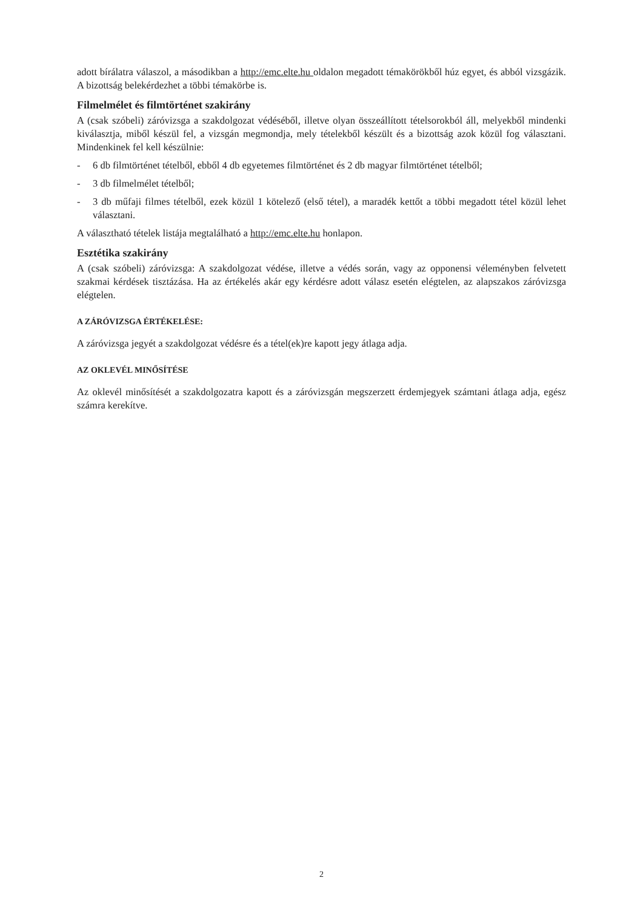adott bírálatra válaszol, a másodikban a http://emc.elte.hu oldalon megadott témakörökből húz egyet, és abból vizsgázik. A bizottság belekérdezhet a többi témakörbe is.
Filmelmélet és filmtörténet szakirány
A (csak szóbeli) záróvizsga a szakdolgozat védéséből, illetve olyan összeállított tételsorokból áll, melyekből mindenki kiválasztja, miből készül fel, a vizsgán megmondja, mely tételekből készült és a bizottság azok közül fog választani. Mindenkinek fel kell készülnie:
- 6 db filmtörténet tételből, ebből 4 db egyetemes filmtörténet és 2 db magyar filmtörténet tételből;
- 3 db filmelmélet tételből;
- 3 db műfaji filmes tételből, ezek közül 1 kötelező (első tétel), a maradék kettőt a többi megadott tétel közül lehet választani.
A választható tételek listája megtalálható a http://emc.elte.hu honlapon.
Esztétika szakirány
A (csak szóbeli) záróvizsga: A szakdolgozat védése, illetve a védés során, vagy az opponensi véleményben felvetett szakmai kérdések tisztázása. Ha az értékelés akár egy kérdésre adott válasz esetén elégtelen, az alapszakos záróvizsga elégtelen.
A ZÁRÓVIZSGA ÉRTÉKELÉSE:
A záróvizsga jegyét a szakdolgozat védésre és a tétel(ek)re kapott jegy átlaga adja.
AZ OKLEVÉL MINŐSÍTÉSE
Az oklevél minősítését a szakdolgozatra kapott és a záróvizsgán megszerzett érdemjegyek számtani átlaga adja, egész számra kerekítve.
2